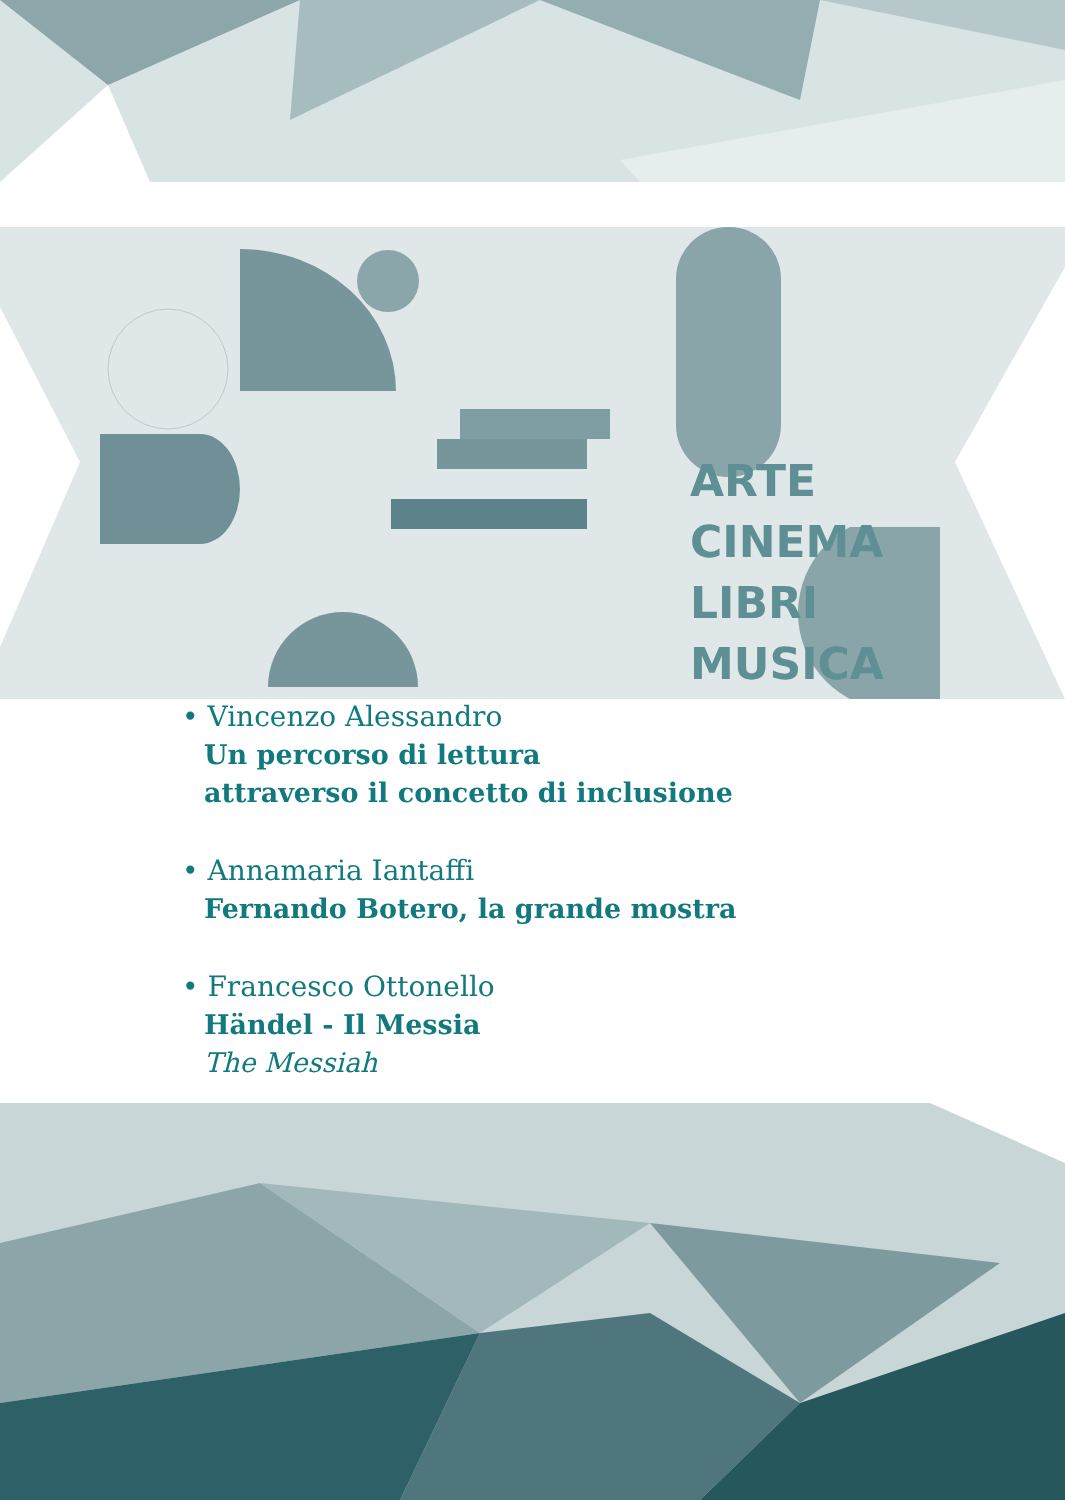ARTE
CINEMA
LIBRI
MUSICA
• Vincenzo Alessandro
Un percorso di lettura
attraverso il concetto di inclusione
• Annamaria Iantaffi
Fernando Botero, la grande mostra
• Francesco Ottonello
Händel - Il Messia
The Messiah